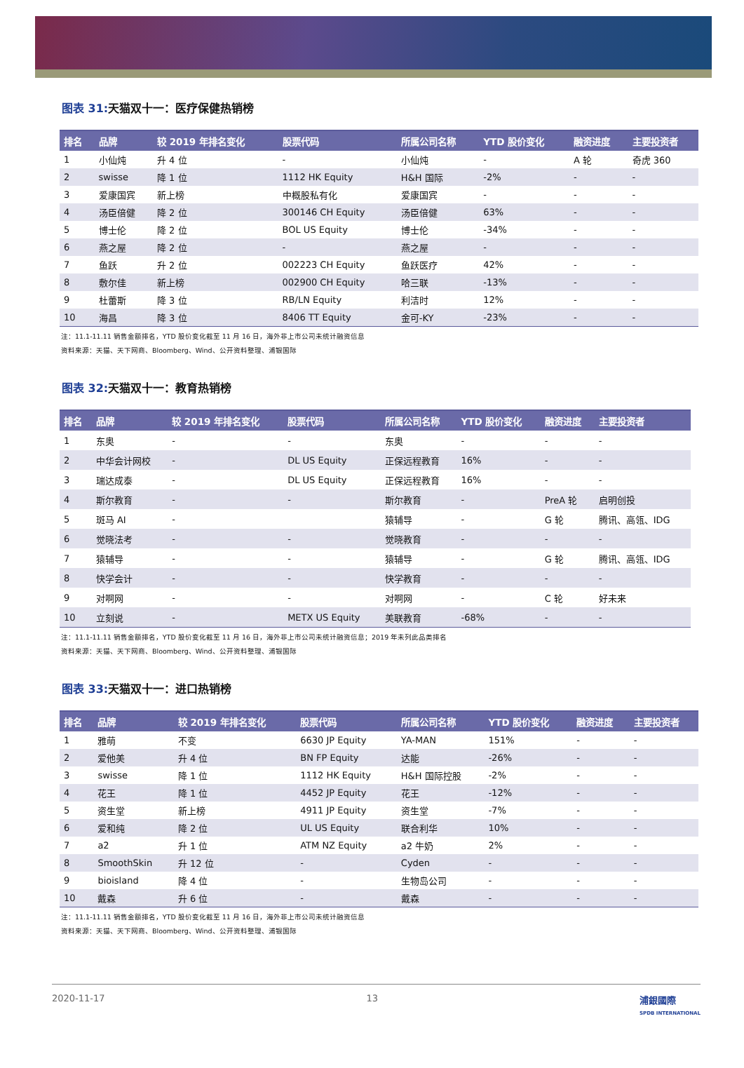图表 31: 天猫双十一：医疗保健热销榜
| 排名 | 品牌 | 较 2019 年排名变化 | 股票代码 | 所属公司名称 | YTD 股价变化 | 融资进度 | 主要投资者 |
| --- | --- | --- | --- | --- | --- | --- | --- |
| 1 | 小仙炖 | 升 4 位 | - | 小仙炖 | - | A 轮 | 奇虎 360 |
| 2 | swisse | 降 1 位 | 1112 HK Equity | H&H 国际 | -2% | - | - |
| 3 | 爱康国宾 | 新上榜 | 中概股私有化 | 爱康国宾 | - | - | - |
| 4 | 汤臣倍健 | 降 2 位 | 300146 CH Equity | 汤臣倍健 | 63% | - | - |
| 5 | 博士伦 | 降 2 位 | BOL US Equity | 博士伦 | -34% | - | - |
| 6 | 燕之屋 | 降 2 位 | - | 燕之屋 | - | - | - |
| 7 | 鱼跃 | 升 2 位 | 002223 CH Equity | 鱼跃医疗 | 42% | - | - |
| 8 | 敷尔佳 | 新上榜 | 002900 CH Equity | 哈三联 | -13% | - | - |
| 9 | 杜蕾斯 | 降 3 位 | RB/LN Equity | 利洁时 | 12% | - | - |
| 10 | 海昌 | 降 3 位 | 8406 TT Equity | 金可-KY | -23% | - | - |
注：11.1-11.11 销售金额排名，YTD 股价变化截至 11 月 16 日，海外非上市公司未统计融资信息
资料来源：天猫、天下网商、Bloomberg、Wind、公开资料整理、浦银国际
图表 32: 天猫双十一：教育热销榜
| 排名 | 品牌 | 较 2019 年排名变化 | 股票代码 | 所属公司名称 | YTD 股价变化 | 融资进度 | 主要投资者 |
| --- | --- | --- | --- | --- | --- | --- | --- |
| 1 | 东奥 | - | - | 东奥 | - | - | - |
| 2 | 中华会计网校 | - | DL US Equity | 正保远程教育 | 16% | - | - |
| 3 | 瑞达成泰 | - | DL US Equity | 正保远程教育 | 16% | - | - |
| 4 | 斯尔教育 | - | - | 斯尔教育 | - | PreA 轮 | 启明创投 |
| 5 | 斑马 AI | - | | 猿辅导 | - | G 轮 | 腾讯、高瓴、IDG |
| 6 | 觉晓法考 | - | - | 觉晓教育 | - | - | - |
| 7 | 猿辅导 | - | - | 猿辅导 | - | G 轮 | 腾讯、高瓴、IDG |
| 8 | 快学会计 | - | - | 快学教育 | - | - | - |
| 9 | 对啊网 | - | - | 对啊网 | - | C 轮 | 好未来 |
| 10 | 立刻说 | - | METX US Equity | 美联教育 | -68% | - | - |
注：11.1-11.11 销售金额排名，YTD 股价变化截至 11 月 16 日，海外非上市公司未统计融资信息；2019 年未列此品类排名
资料来源：天猫、天下网商、Bloomberg、Wind、公开资料整理、浦银国际
图表 33: 天猫双十一：进口热销榜
| 排名 | 品牌 | 较 2019 年排名变化 | 股票代码 | 所属公司名称 | YTD 股价变化 | 融资进度 | 主要投资者 |
| --- | --- | --- | --- | --- | --- | --- | --- |
| 1 | 雅萌 | 不变 | 6630 JP Equity | YA-MAN | 151% | - | - |
| 2 | 爱他美 | 升 4 位 | BN FP Equity | 达能 | -26% | - | - |
| 3 | swisse | 降 1 位 | 1112 HK Equity | H&H 国际控股 | -2% | - | - |
| 4 | 花王 | 降 1 位 | 4452 JP Equity | 花王 | -12% | - | - |
| 5 | 资生堂 | 新上榜 | 4911 JP Equity | 资生堂 | -7% | - | - |
| 6 | 爱和纯 | 降 2 位 | UL US Equity | 联合利华 | 10% | - | - |
| 7 | a2 | 升 1 位 | ATM NZ Equity | a2 牛奶 | 2% | - | - |
| 8 | SmoothSkin | 升 12 位 | - | Cyden | - | - | - |
| 9 | bioisland | 降 4 位 | - | 生物岛公司 | - | - | - |
| 10 | 戴森 | 升 6 位 | - | 戴森 | - | - | - |
注：11.1-11.11 销售金额排名，YTD 股价变化截至 11 月 16 日，海外非上市公司未统计融资信息
资料来源：天猫、天下网商、Bloomberg、Wind、公开资料整理、浦银国际
2020-11-17 13 浦銀國際
SPDB INTERNATIONAL